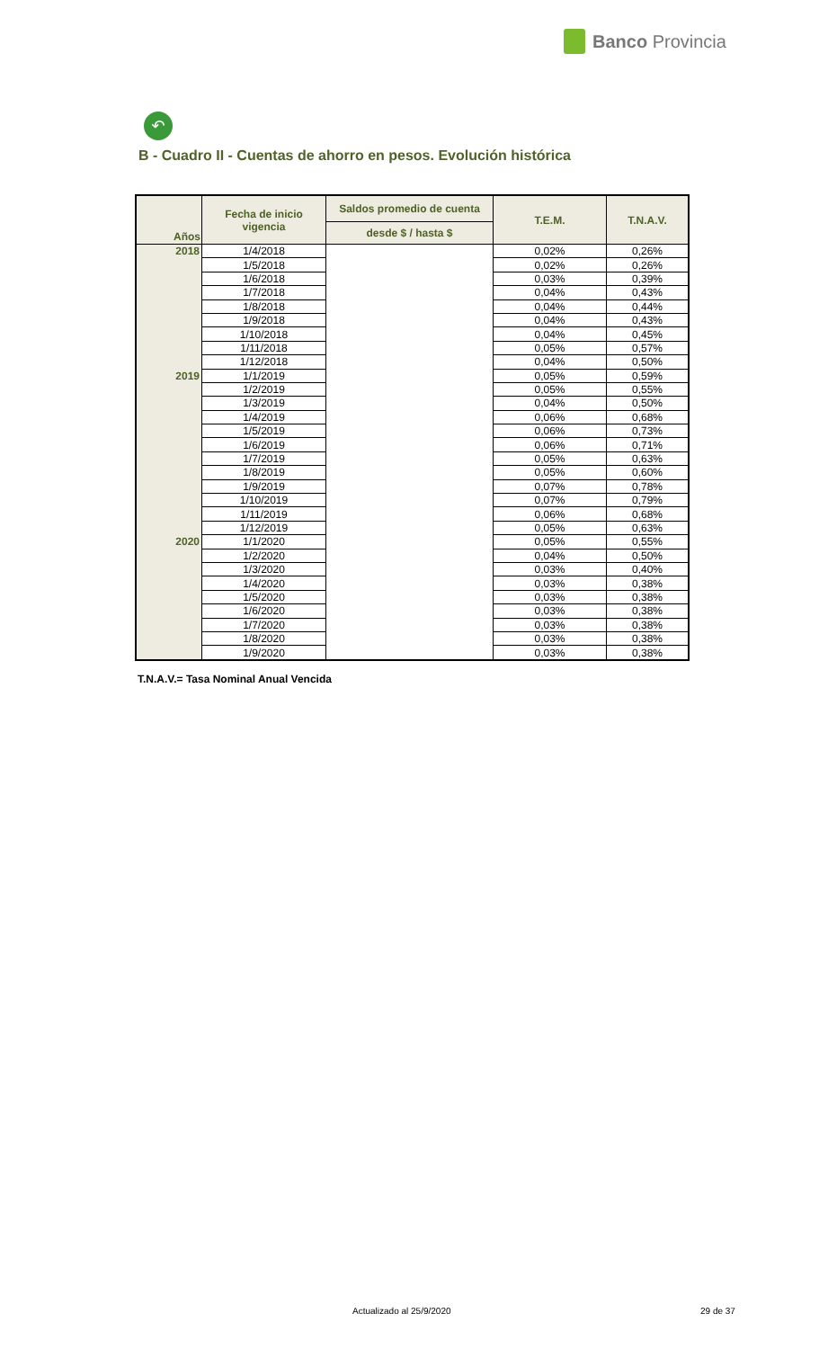Banco Provincia
↶
B - Cuadro II - Cuentas de ahorro en pesos. Evolución histórica
| Años | Fecha de inicio vigencia | Saldos promedio de cuenta | T.E.M. | T.N.A.V. |
| --- | --- | --- | --- | --- |
| | | desde $ / hasta $ | | |
| 2018 | 1/4/2018 | | 0,02% | 0,26% |
| | 1/5/2018 | | 0,02% | 0,26% |
| | 1/6/2018 | | 0,03% | 0,39% |
| | 1/7/2018 | | 0,04% | 0,43% |
| | 1/8/2018 | | 0,04% | 0,44% |
| | 1/9/2018 | | 0,04% | 0,43% |
| | 1/10/2018 | | 0,04% | 0,45% |
| | 1/11/2018 | | 0,05% | 0,57% |
| | 1/12/2018 | | 0,04% | 0,50% |
| 2019 | 1/1/2019 | | 0,05% | 0,59% |
| | 1/2/2019 | | 0,05% | 0,55% |
| | 1/3/2019 | | 0,04% | 0,50% |
| | 1/4/2019 | | 0,06% | 0,68% |
| | 1/5/2019 | | 0,06% | 0,73% |
| | 1/6/2019 | | 0,06% | 0,71% |
| | 1/7/2019 | | 0,05% | 0,63% |
| | 1/8/2019 | | 0,05% | 0,60% |
| | 1/9/2019 | | 0,07% | 0,78% |
| | 1/10/2019 | | 0,07% | 0,79% |
| | 1/11/2019 | | 0,06% | 0,68% |
| | 1/12/2019 | | 0,05% | 0,63% |
| 2020 | 1/1/2020 | | 0,05% | 0,55% |
| | 1/2/2020 | | 0,04% | 0,50% |
| | 1/3/2020 | | 0,03% | 0,40% |
| | 1/4/2020 | | 0,03% | 0,38% |
| | 1/5/2020 | | 0,03% | 0,38% |
| | 1/6/2020 | | 0,03% | 0,38% |
| | 1/7/2020 | | 0,03% | 0,38% |
| | 1/8/2020 | | 0,03% | 0,38% |
| | 1/9/2020 | | 0,03% | 0,38% |
T.N.A.V.= Tasa Nominal Anual Vencida
Actualizado al 25/9/2020 29 de 37